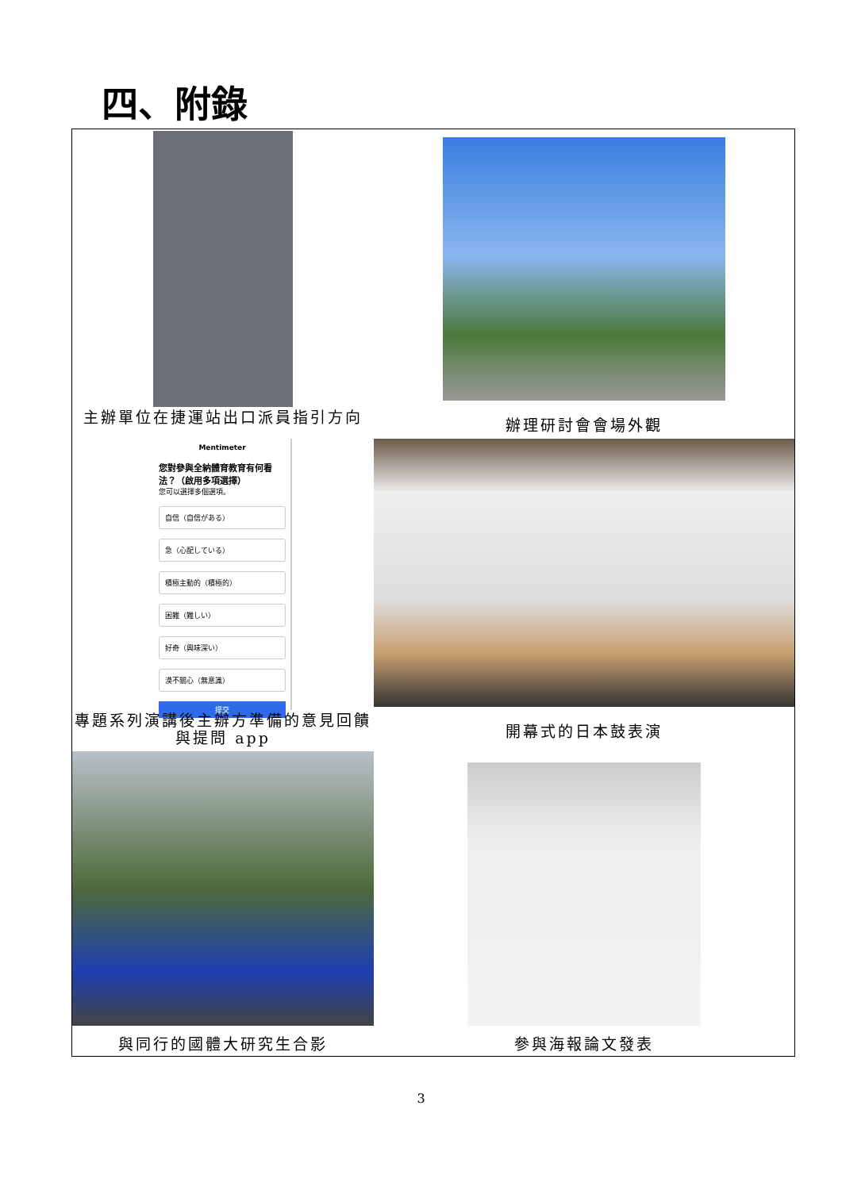四、附錄
| 主辦單位在捷運站出口派員指引方向 | 辦理研討會會場外觀 |
| Mentimeter 您對參與全納體育教育有何看法？（啟用多項選擇） 您可以選擇多個選項。 自信（自信がある） 急（心配している） 積極主動的（積極的） 困難（難しい） 好奇（興味深い） 漠不關心（無意識） 提交 專題系列演講後主辦方準備的意見回饋與提問 app | 開幕式的日本鼓表演 |
| 與同行的國體大研究生合影 | 參與海報論文發表 |
3